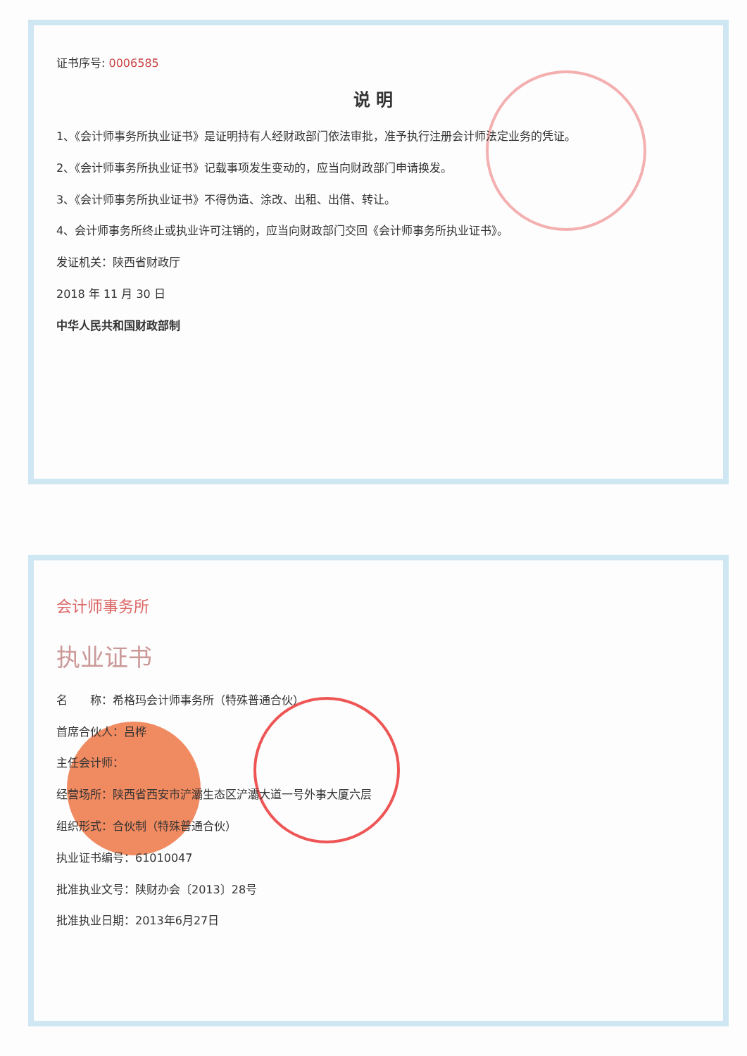证书序号: 0006585
说 明
1、《会计师事务所执业证书》是证明持有人经财政部门依法审批，准予执行注册会计师法定业务的凭证。
2、《会计师事务所执业证书》记载事项发生变动的，应当向财政部门申请换发。
3、《会计师事务所执业证书》不得伪造、涂改、出租、出借、转让。
4、会计师事务所终止或执业许可注销的，应当向财政部门交回《会计师事务所执业证书》。
发证机关：陕西省财政厅
2018 年 11 月 30 日
中华人民共和国财政部制
会计师事务所
执业证书
名　　称：希格玛会计师事务所（特殊普通合伙）
首席合伙人：吕桦
主任会计师：
经营场所：陕西省西安市浐灞生态区浐灞大道一号外事大厦六层
组织形式：合伙制（特殊普通合伙）
执业证书编号：61010047
批准执业文号：陕财办会〔2013〕28号
批准执业日期：2013年6月27日